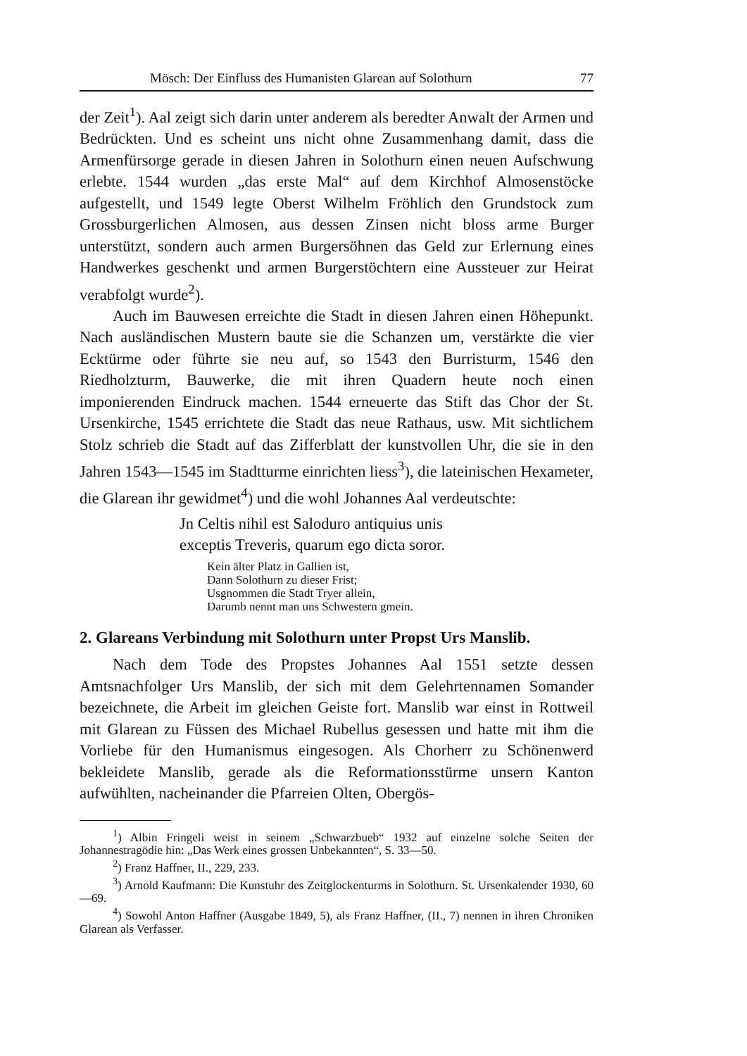Mösch: Der Einfluss des Humanisten Glarean auf Solothurn 77
der Zeit<sup>1</sup>). Aal zeigt sich darin unter anderem als beredter Anwalt der Armen und Bedrückten. Und es scheint uns nicht ohne Zusammenhang damit, dass die Armenfürsorge gerade in diesen Jahren in Solothurn einen neuen Aufschwung erlebte. 1544 wurden „das erste Mal“ auf dem Kirchhof Almosenstöcke aufgestellt, und 1549 legte Oberst Wilhelm Fröhlich den Grundstock zum Grossburgerlichen Almosen, aus dessen Zinsen nicht bloss arme Burger unterstützt, sondern auch armen Burgersöhnen das Geld zur Erlernung eines Handwerkes geschenkt und armen Burgerstöchtern eine Aussteuer zur Heirat verabfolgt wurde<sup>2</sup>).
Auch im Bauwesen erreichte die Stadt in diesen Jahren einen Höhepunkt. Nach ausländischen Mustern baute sie die Schanzen um, verstärkte die vier Ecktürme oder führte sie neu auf, so 1543 den Burristurm, 1546 den Riedholzturm, Bauwerke, die mit ihren Quadern heute noch einen imponierenden Eindruck machen. 1544 erneuerte das Stift das Chor der St. Ursenkirche, 1545 errichtete die Stadt das neue Rathaus, usw. Mit sichtlichem Stolz schrieb die Stadt auf das Zifferblatt der kunstvollen Uhr, die sie in den Jahren 1543—1545 im Stadtturme einrichten liess<sup>3</sup>), die lateinischen Hexameter, die Glarean ihr gewidmet<sup>4</sup>) und die wohl Johannes Aal verdeutschte:
Jn Celtis nihil est Saloduro antiquius unis
exceptis Treveris, quarum ego dicta soror.
Kein älter Platz in Gallien ist,
Dann Solothurn zu dieser Frist;
Usgnommen die Stadt Tryer allein,
Darumb nennt man uns Schwestern gmein.
2. Glareans Verbindung mit Solothurn unter Propst Urs Manslib.
Nach dem Tode des Propstes Johannes Aal 1551 setzte dessen Amtsnachfolger Urs Manslib, der sich mit dem Gelehrtennamen Somander bezeichnete, die Arbeit im gleichen Geiste fort. Manslib war einst in Rottweil mit Glarean zu Füssen des Michael Rubellus gesessen und hatte mit ihm die Vorliebe für den Humanismus eingesogen. Als Chorherr zu Schönenwerd bekleidete Manslib, gerade als die Reformationsstürme unsern Kanton aufwühlten, nacheinander die Pfarreien Olten, Obergös-
<sup>1</sup>) Albin Fringeli weist in seinem „Schwarzbueb“ 1932 auf einzelne solche Seiten der Johannestragödie hin: „Das Werk eines grossen Unbekannten“, S. 33—50.
<sup>2</sup>) Franz Haffner, II., 229, 233.
<sup>3</sup>) Arnold Kaufmann: Die Kunstuhr des Zeitglockenturms in Solothurn. St. Ursenkalender 1930, 60—69.
<sup>4</sup>) Sowohl Anton Haffner (Ausgabe 1849, 5), als Franz Haffner, (II., 7) nennen in ihren Chroniken Glarean als Verfasser.